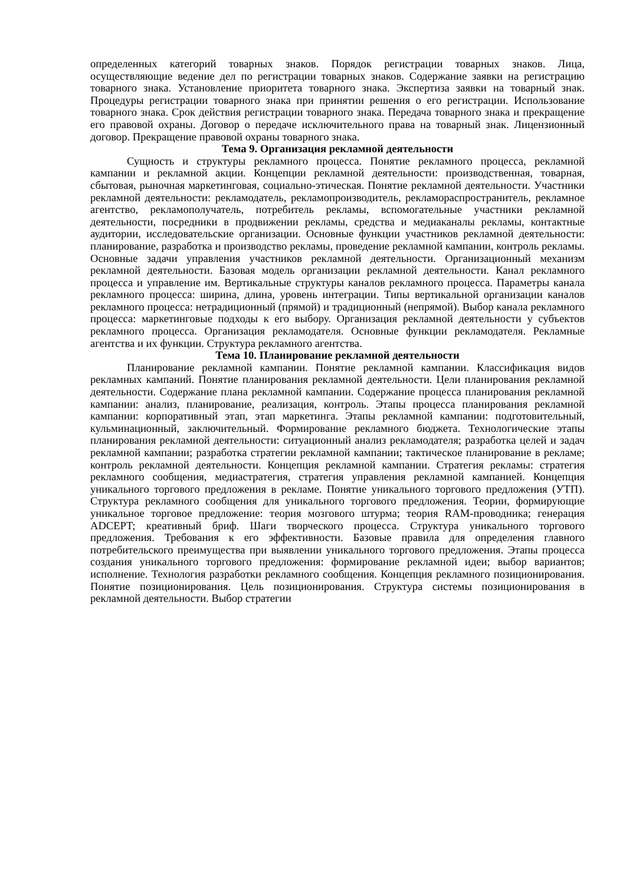определенных категорий товарных знаков. Порядок регистрации товарных знаков. Лица, осуществляющие ведение дел по регистрации товарных знаков. Содержание заявки на регистрацию товарного знака. Установление приоритета товарного знака. Экспертиза заявки на товарный знак. Процедуры регистрации товарного знака при принятии решения о его регистрации. Использование товарного знака. Срок действия регистрации товарного знака. Передача товарного знака и прекращение его правовой охраны. Договор о передаче исключительного права на товарный знак. Лицензионный договор. Прекращение правовой охраны товарного знака.
Тема 9. Организация рекламной деятельности
Сущность и структуры рекламного процесса. Понятие рекламного процесса, рекламной кампании и рекламной акции. Концепции рекламной деятельности: производственная, товарная, сбытовая, рыночная маркетинговая, социально-этическая. Понятие рекламной деятельности. Участники рекламной деятельности: рекламодатель, рекламопроизводитель, рекламораспространитель, рекламное агентство, рекламополучатель, потребитель рекламы, вспомогательные участники рекламной деятельности, посредники в продвижении рекламы, средства и медиаканалы рекламы, контактные аудитории, исследовательские организации. Основные функции участников рекламной деятельности: планирование, разработка и производство рекламы, проведение рекламной кампании, контроль рекламы. Основные задачи управления участников рекламной деятельности. Организационный механизм рекламной деятельности. Базовая модель организации рекламной деятельности. Канал рекламного процесса и управление им. Вертикальные структуры каналов рекламного процесса. Параметры канала рекламного процесса: ширина, длина, уровень интеграции. Типы вертикальной организации каналов рекламного процесса: нетрадиционный (прямой) и традиционный (непрямой). Выбор канала рекламного процесса: маркетинговые подходы к его выбору. Организация рекламной деятельности у субъектов рекламного процесса. Организация рекламодателя. Основные функции рекламодателя. Рекламные агентства и их функции. Структура рекламного агентства.
Тема 10. Планирование рекламной деятельности
Планирование рекламной кампании. Понятие рекламной кампании. Классификация видов рекламных кампаний. Понятие планирования рекламной деятельности. Цели планирования рекламной деятельности. Содержание плана рекламной кампании. Содержание процесса планирования рекламной кампании: анализ, планирование, реализация, контроль. Этапы процесса планирования рекламной кампании: корпоративный этап, этап маркетинга. Этапы рекламной кампании: подготовительный, кульминационный, заключительный. Формирование рекламного бюджета. Технологические этапы планирования рекламной деятельности: ситуационный анализ рекламодателя; разработка целей и задач рекламной кампании; разработка стратегии рекламной кампании; тактическое планирование в рекламе; контроль рекламной деятельности. Концепция рекламной кампании. Стратегия рекламы: стратегия рекламного сообщения, медиастратегия, стратегия управления рекламной кампанией. Концепция уникального торгового предложения в рекламе. Понятие уникального торгового предложения (УТП). Структура рекламного сообщения для уникального торгового предложения. Теории, формирующие уникальное торговое предложение: теория мозгового штурма; теория RAM-проводника; генерация ADCEPT; креативный бриф. Шаги творческого процесса. Структура уникального торгового предложения. Требования к его эффективности. Базовые правила для определения главного потребительского преимущества при выявлении уникального торгового предложения. Этапы процесса создания уникального торгового предложения: формирование рекламной идеи; выбор вариантов; исполнение. Технология разработки рекламного сообщения. Концепция рекламного позиционирования. Понятие позиционирования. Цель позиционирования. Структура системы позиционирования в рекламной деятельности. Выбор стратегии